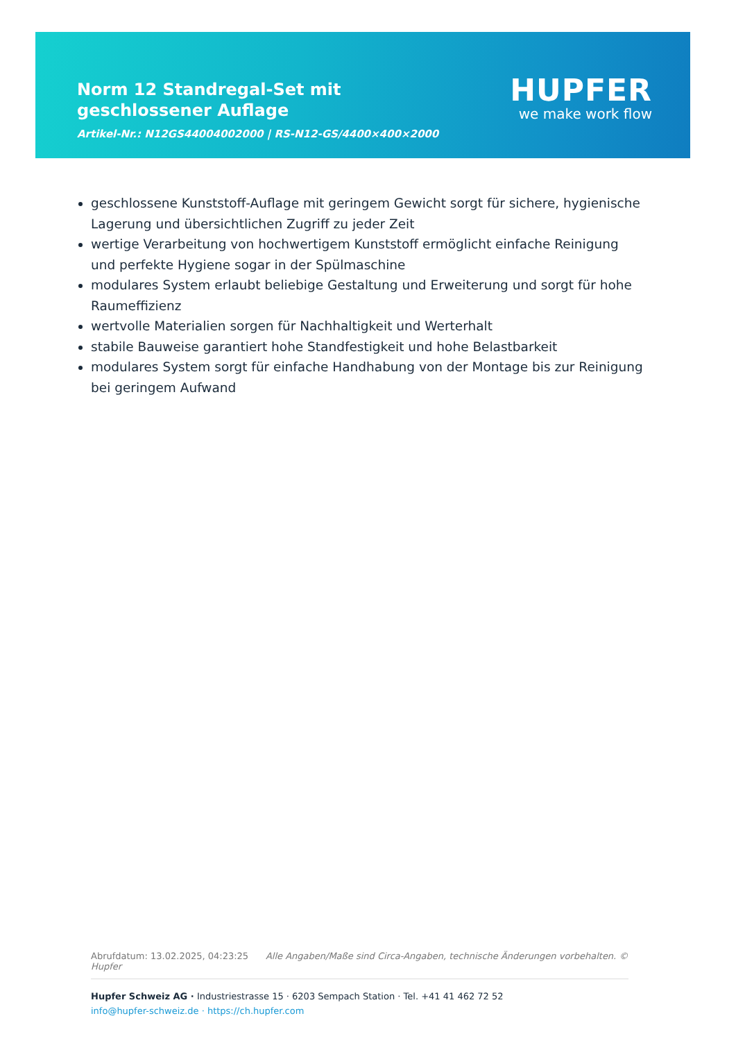Norm 12 Standregal-Set mit geschlossener Auflage
Artikel-Nr.: N12GS44004002000 | RS-N12-GS/4400×400×2000
HUPFER
we make work flow
geschlossene Kunststoff-Auflage mit geringem Gewicht sorgt für sichere, hygienische Lagerung und übersichtlichen Zugriff zu jeder Zeit
wertige Verarbeitung von hochwertigem Kunststoff ermöglicht einfache Reinigung und perfekte Hygiene sogar in der Spülmaschine
modulares System erlaubt beliebige Gestaltung und Erweiterung und sorgt für hohe Raumeffizienz
wertvolle Materialien sorgen für Nachhaltigkeit und Werterhalt
stabile Bauweise garantiert hohe Standfestigkeit und hohe Belastbarkeit
modulares System sorgt für einfache Handhabung von der Montage bis zur Reinigung bei geringem Aufwand
Abrufdatum: 13.02.2025, 04:23:25 Alle Angaben/Maße sind Circa-Angaben, technische Änderungen vorbehalten. © Hupfer
Hupfer Schweiz AG · Industriestrasse 15 · 6203 Sempach Station · Tel. +41 41 462 72 52
info@hupfer-schweiz.de · https://ch.hupfer.com